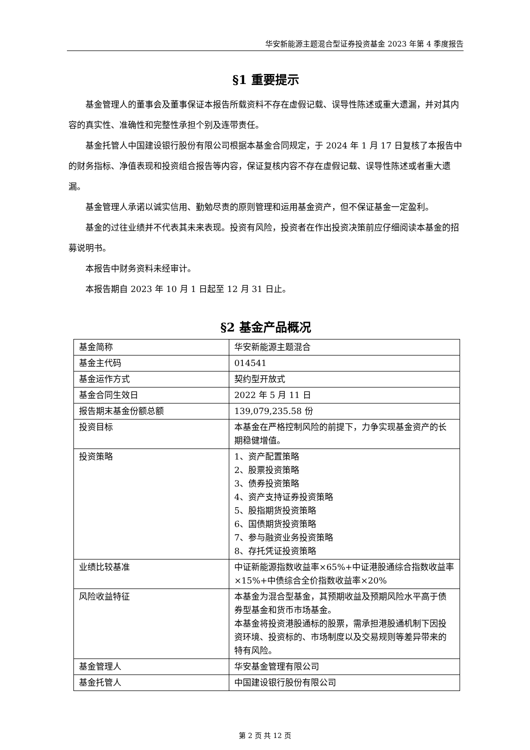华安新能源主题混合型证券投资基金 2023 年第 4 季度报告
§1 重要提示
基金管理人的董事会及董事保证本报告所载资料不存在虚假记载、误导性陈述或重大遗漏，并对其内容的真实性、准确性和完整性承担个别及连带责任。
基金托管人中国建设银行股份有限公司根据本基金合同规定，于 2024 年 1 月 17 日复核了本报告中的财务指标、净值表现和投资组合报告等内容，保证复核内容不存在虚假记载、误导性陈述或者重大遗漏。
基金管理人承诺以诚实信用、勤勉尽责的原则管理和运用基金资产，但不保证基金一定盈利。
基金的过往业绩并不代表其未来表现。投资有风险，投资者在作出投资决策前应仔细阅读本基金的招募说明书。
本报告中财务资料未经审计。
本报告期自 2023 年 10 月 1 日起至 12 月 31 日止。
§2 基金产品概况
| 基金简称 | 华安新能源主题混合 |
| 基金主代码 | 014541 |
| 基金运作方式 | 契约型开放式 |
| 基金合同生效日 | 2022 年 5 月 11 日 |
| 报告期末基金份额总额 | 139,079,235.58 份 |
| 投资目标 | 本基金在严格控制风险的前提下，力争实现基金资产的长期稳健增值。 |
| 投资策略 | 1、资产配置策略 2、股票投资策略 3、债券投资策略 4、资产支持证券投资策略 5、股指期货投资策略 6、国债期货投资策略 7、参与融资业务投资策略 8、存托凭证投资策略 |
| 业绩比较基准 | 中证新能源指数收益率×65%+中证港股通综合指数收益率×15%+中债综合全价指数收益率×20% |
| 风险收益特征 | 本基金为混合型基金，其预期收益及预期风险水平高于债券型基金和货币市场基金。 本基金将投资港股通标的股票，需承担港股通机制下因投资环境、投资标的、市场制度以及交易规则等差异带来的特有风险。 |
| 基金管理人 | 华安基金管理有限公司 |
| 基金托管人 | 中国建设银行股份有限公司 |
第 2 页 共 12 页